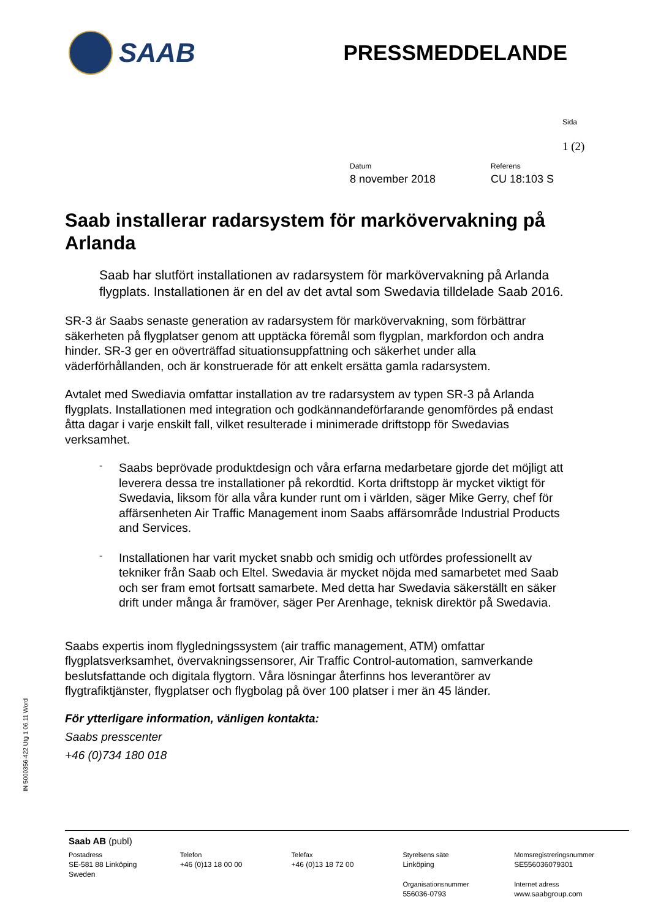SAAB
PRESSMEDDELANDE
Sida
1 (2)
Datum
8 november 2018
Referens
CU 18:103 S
Saab installerar radarsystem för markövervakning på Arlanda
Saab har slutfört installationen av radarsystem för markövervakning på Arlanda flygplats. Installationen är en del av det avtal som Swedavia tilldelade Saab 2016.
SR-3 är Saabs senaste generation av radarsystem för markövervakning, som förbättrar säkerheten på flygplatser genom att upptäcka föremål som flygplan, markfordon och andra hinder. SR-3 ger en oöverträffad situationsuppfattning och säkerhet under alla väderförhållanden, och är konstruerade för att enkelt ersätta gamla radarsystem.
Avtalet med Swediavia omfattar installation av tre radarsystem av typen SR-3 på Arlanda flygplats. Installationen med integration och godkännandeförfarande genomfördes på endast åtta dagar i varje enskilt fall, vilket resulterade i minimerade driftstopp för Swedavias verksamhet.
-
Saabs beprövade produktdesign och våra erfarna medarbetare gjorde det möjligt att leverera dessa tre installationer på rekordtid. Korta driftstopp är mycket viktigt för Swedavia, liksom för alla våra kunder runt om i världen, säger Mike Gerry, chef för affärsenheten Air Traffic Management inom Saabs affärsområde Industrial Products and Services.
-
Installationen har varit mycket snabb och smidig och utfördes professionellt av tekniker från Saab och Eltel. Swedavia är mycket nöjda med samarbetet med Saab och ser fram emot fortsatt samarbete. Med detta har Swedavia säkerställt en säker drift under många år framöver, säger Per Arenhage, teknisk direktör på Swedavia.
Saabs expertis inom flygledningssystem (air traffic management, ATM) omfattar flygplatsverksamhet, övervakningssensorer, Air Traffic Control-automation, samverkande beslutsfattande och digitala flygtorn. Våra lösningar återfinns hos leverantörer av flygtrafiktjänster, flygplatser och flygbolag på över 100 platser i mer än 45 länder.
För ytterligare information, vänligen kontakta:
Saabs presscenter
+46 (0)734 180 018
IN 5000356-422 Utg 1 06.11 Word
Saab AB (publ)
Postadress
SE-581 88 Linköping
Sweden
Telefon
+46 (0)13 18 00 00
Telefax
+46 (0)13 18 72 00
Styrelsens säte
Linköping
Organisationsnummer
556036-0793
Momsregistreringsnummer
SE556036079301
Internet adress
www.saabgroup.com